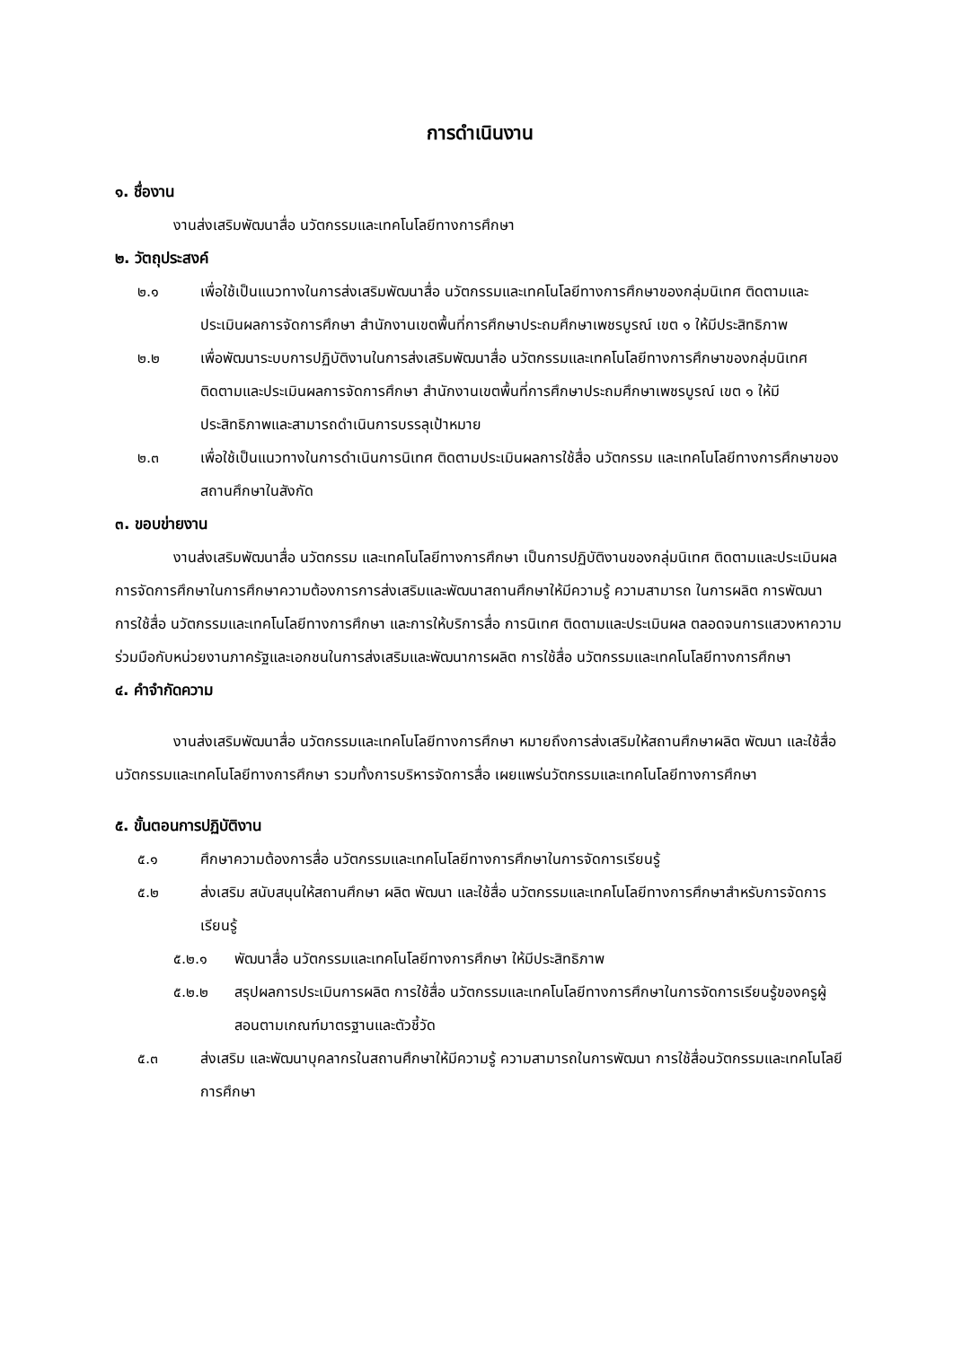การดำเนินงาน
๑. ชื่องาน
งานส่งเสริมพัฒนาสื่อ นวัตกรรมและเทคโนโลยีทางการศึกษา
๒. วัตถุประสงค์
๒.๑ เพื่อใช้เป็นแนวทางในการส่งเสริมพัฒนาสื่อ นวัตกรรมและเทคโนโลยีทางการศึกษาของกลุ่มนิเทศ ติดตามและประเมินผลการจัดการศึกษา สำนักงานเขตพื้นที่การศึกษาประถมศึกษาเพชรบูรณ์ เขต ๑ ให้มีประสิทธิภาพ
๒.๒ เพื่อพัฒนาระบบการปฏิบัติงานในการส่งเสริมพัฒนาสื่อ นวัตกรรมและเทคโนโลยีทางการศึกษาของกลุ่มนิเทศ ติดตามและประเมินผลการจัดการศึกษา สำนักงานเขตพื้นที่การศึกษาประถมศึกษาเพชรบูรณ์ เขต ๑ ให้มีประสิทธิภาพและสามารถดำเนินการบรรลุเป้าหมาย
๒.๓ เพื่อใช้เป็นแนวทางในการดำเนินการนิเทศ ติดตามประเมินผลการใช้สื่อ นวัตกรรม และเทคโนโลยีทางการศึกษาของสถานศึกษาในสังกัด
๓. ขอบข่ายงาน
งานส่งเสริมพัฒนาสื่อ นวัตกรรม และเทคโนโลยีทางการศึกษา เป็นการปฏิบัติงานของกลุ่มนิเทศ ติดตามและประเมินผลการจัดการศึกษาในการศึกษาความต้องการการส่งเสริมและพัฒนาสถานศึกษาให้มีความรู้ ความสามารถ ในการผลิต การพัฒนา การใช้สื่อ นวัตกรรมและเทคโนโลยีทางการศึกษา และการให้บริการสื่อ การนิเทศ ติดตามและประเมินผล ตลอดจนการแสวงหาความร่วมมือกับหน่วยงานภาครัฐและเอกชนในการส่งเสริมและพัฒนาการผลิต การใช้สื่อ นวัตกรรมและเทคโนโลยีทางการศึกษา
๔. คำจำกัดความ
งานส่งเสริมพัฒนาสื่อ นวัตกรรมและเทคโนโลยีทางการศึกษา หมายถึงการส่งเสริมให้สถานศึกษาผลิต พัฒนา และใช้สื่อ นวัตกรรมและเทคโนโลยีทางการศึกษา รวมทั้งการบริหารจัดการสื่อ เผยแพร่นวัตกรรมและเทคโนโลยีทางการศึกษา
๕. ขั้นตอนการปฏิบัติงาน
๕.๑ ศึกษาความต้องการสื่อ นวัตกรรมและเทคโนโลยีทางการศึกษาในการจัดการเรียนรู้
๕.๒ ส่งเสริม สนับสนุนให้สถานศึกษา ผลิต พัฒนา และใช้สื่อ นวัตกรรมและเทคโนโลยีทางการศึกษาสำหรับการจัดการเรียนรู้
๕.๒.๑ พัฒนาสื่อ นวัตกรรมและเทคโนโลยีทางการศึกษา ให้มีประสิทธิภาพ
๕.๒.๒ สรุปผลการประเมินการผลิต การใช้สื่อ นวัตกรรมและเทคโนโลยีทางการศึกษาในการจัดการเรียนรู้ของครูผู้สอนตามเกณฑ์มาตรฐานและตัวชี้วัด
๕.๓ ส่งเสริม และพัฒนาบุคลากรในสถานศึกษาให้มีความรู้ ความสามารถในการพัฒนา การใช้สื่อนวัตกรรมและเทคโนโลยีการศึกษา